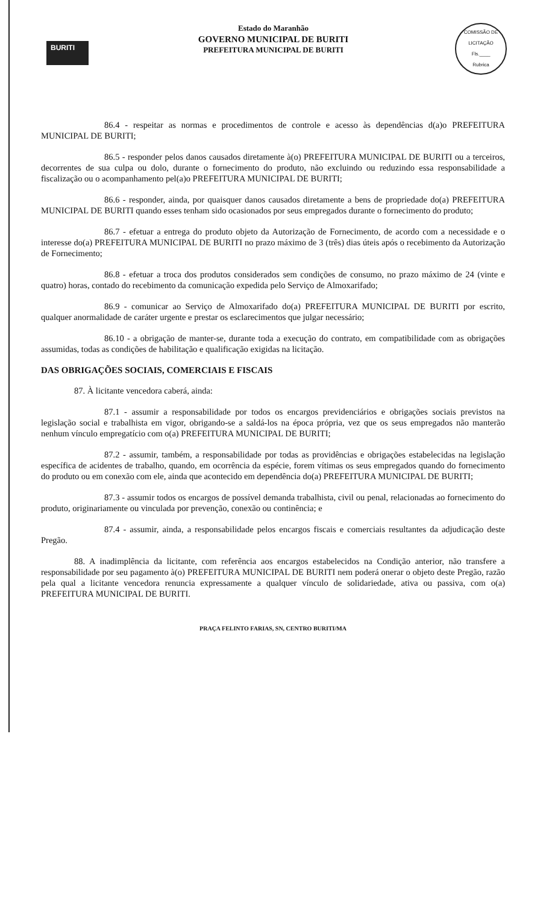BURITI
Estado do Maranhão
GOVERNO MUNICIPAL DE BURITI
PREFEITURA MUNICIPAL DE BURITI
COMISSÃO DE LICITAÇÃO
Fls.____
Rubrica
86.4 - respeitar as normas e procedimentos de controle e acesso às dependências d(a)o PREFEITURA MUNICIPAL DE BURITI;
86.5 - responder pelos danos causados diretamente à(o) PREFEITURA MUNICIPAL DE BURITI ou a terceiros, decorrentes de sua culpa ou dolo, durante o fornecimento do produto, não excluindo ou reduzindo essa responsabilidade a fiscalização ou o acompanhamento pel(a)o PREFEITURA MUNICIPAL DE BURITI;
86.6 - responder, ainda, por quaisquer danos causados diretamente a bens de propriedade do(a) PREFEITURA MUNICIPAL DE BURITI quando esses tenham sido ocasionados por seus empregados durante o fornecimento do produto;
86.7 - efetuar a entrega do produto objeto da Autorização de Fornecimento, de acordo com a necessidade e o interesse do(a) PREFEITURA MUNICIPAL DE BURITI no prazo máximo de 3 (três) dias úteis após o recebimento da Autorização de Fornecimento;
86.8 - efetuar a troca dos produtos considerados sem condições de consumo, no prazo máximo de 24 (vinte e quatro) horas, contado do recebimento da comunicação expedida pelo Serviço de Almoxarifado;
86.9 - comunicar ao Serviço de Almoxarifado do(a) PREFEITURA MUNICIPAL DE BURITI por escrito, qualquer anormalidade de caráter urgente e prestar os esclarecimentos que julgar necessário;
86.10 - a obrigação de manter-se, durante toda a execução do contrato, em compatibilidade com as obrigações assumidas, todas as condições de habilitação e qualificação exigidas na licitação.
DAS OBRIGAÇÕES SOCIAIS, COMERCIAIS E FISCAIS
87. À licitante vencedora caberá, ainda:
87.1 - assumir a responsabilidade por todos os encargos previdenciários e obrigações sociais previstos na legislação social e trabalhista em vigor, obrigando-se a saldá-los na época própria, vez que os seus empregados não manterão nenhum vínculo empregatício com o(a) PREFEITURA MUNICIPAL DE BURITI;
87.2 - assumir, também, a responsabilidade por todas as providências e obrigações estabelecidas na legislação específica de acidentes de trabalho, quando, em ocorrência da espécie, forem vítimas os seus empregados quando do fornecimento do produto ou em conexão com ele, ainda que acontecido em dependência do(a) PREFEITURA MUNICIPAL DE BURITI;
87.3 - assumir todos os encargos de possível demanda trabalhista, civil ou penal, relacionadas ao fornecimento do produto, originariamente ou vinculada por prevenção, conexão ou continência; e
87.4 - assumir, ainda, a responsabilidade pelos encargos fiscais e comerciais resultantes da adjudicação deste Pregão.
88. A inadimplência da licitante, com referência aos encargos estabelecidos na Condição anterior, não transfere a responsabilidade por seu pagamento à(o) PREFEITURA MUNICIPAL DE BURITI nem poderá onerar o objeto deste Pregão, razão pela qual a licitante vencedora renuncia expressamente a qualquer vínculo de solidariedade, ativa ou passiva, com o(a) PREFEITURA MUNICIPAL DE BURITI.
PRAÇA FELINTO FARIAS, SN, CENTRO BURITI/MA